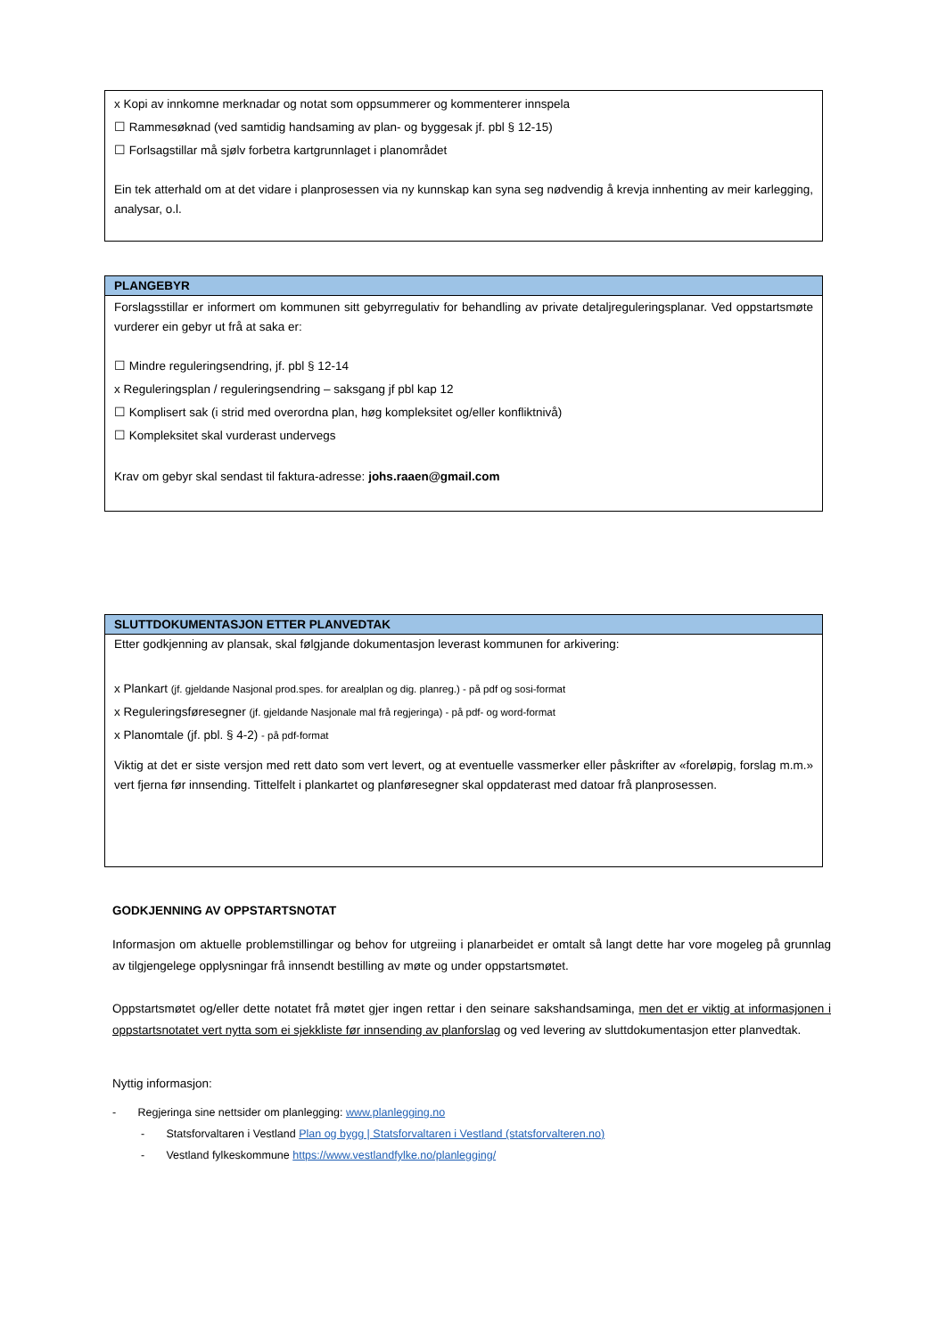x Kopi av innkomne merknadar og notat som oppsummerer og kommenterer innspela
☐ Rammesøknad (ved samtidig handsaming av plan- og byggesak jf. pbl § 12-15)
☐ Forlsagstillar må sjølv forbetra kartgrunnlaget i planområdet
Ein tek atterhald om at det vidare i planprosessen via ny kunnskap kan syna seg nødvendig å krevja innhenting av meir karlegging, analysar, o.l.
PLANGEBYR
Forslagsstillar er informert om kommunen sitt gebyrregulativ for behandling av private detaljreguleringsplanar. Ved oppstartsmøte vurderer ein gebyr ut frå at saka er:
☐ Mindre reguleringsendring, jf. pbl § 12-14
x Reguleringsplan / reguleringsendring – saksgang jf pbl kap 12
☐ Komplisert sak (i strid med overordna plan, høg kompleksitet og/eller konfliktnivå)
☐ Kompleksitet skal vurderast undervegs
Krav om gebyr skal sendast til faktura-adresse: johs.raaen@gmail.com
SLUTTDOKUMENTASJON ETTER PLANVEDTAK
Etter godkjenning av plansak, skal følgjande dokumentasjon leverast kommunen for arkivering:
x Plankart (jf. gjeldande Nasjonal prod.spes. for arealplan og dig. planreg.) - på pdf og sosi-format
x Reguleringsføresegner (jf. gjeldande Nasjonale mal frå regjeringa) - på pdf- og word-format
x Planomtale (jf. pbl. § 4-2) - på pdf-format
Viktig at det er siste versjon med rett dato som vert levert, og at eventuelle vassmerker eller påskrifter av «foreløpig, forslag m.m.» vert fjerna før innsending. Tittelfelt i plankartet og planføresegner skal oppdaterast med datoar frå planprosessen.
GODKJENNING AV OPPSTARTSNOTAT
Informasjon om aktuelle problemstillingar og behov for utgreiing i planarbeidet er omtalt så langt dette har vore mogeleg på grunnlag av tilgjengelege opplysningar frå innsendt bestilling av møte og under oppstartsmøtet.
Oppstartsmøtet og/eller dette notatet frå møtet gjer ingen rettar i den seinare sakshandsaminga, men det er viktig at informasjonen i oppstartsnotatet vert nytta som ei sjekkliste før innsending av planforslag og ved levering av sluttdokumentasjon etter planvedtak.
Nyttig informasjon:
- Regjeringa sine nettsider om planlegging: www.planlegging.no
- Statsforvaltaren i Vestland Plan og bygg | Statsforvaltaren i Vestland (statsforvalteren.no)
- Vestland fylkeskommune https://www.vestlandfylke.no/planlegging/